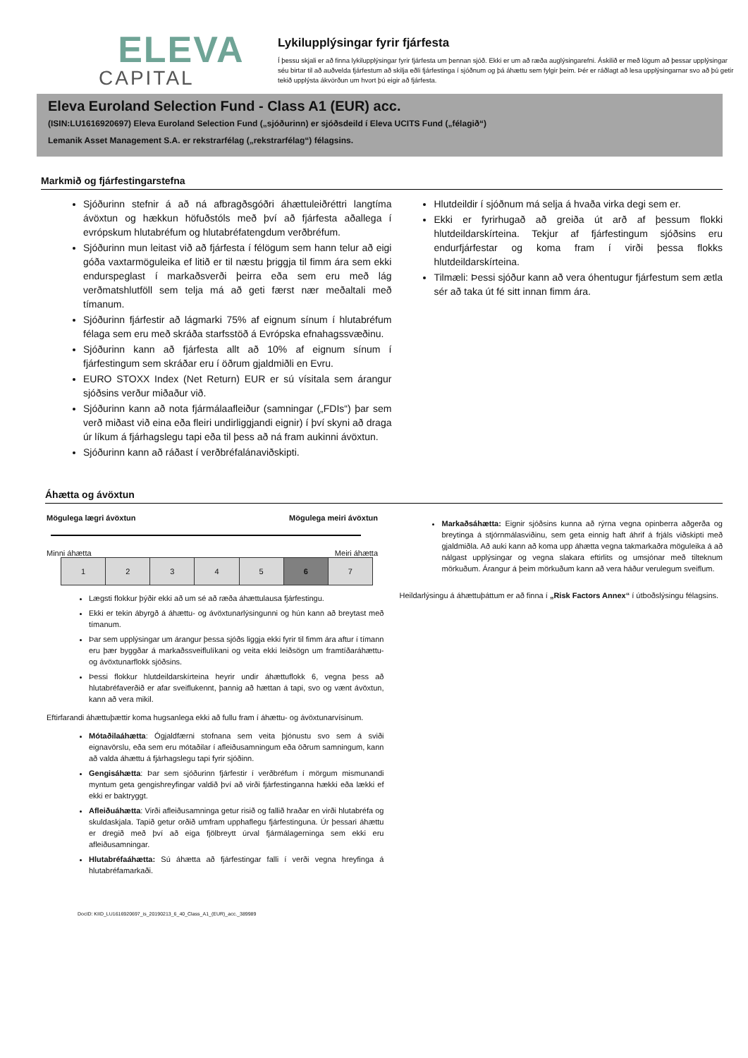ELEVA
CAPITAL
Lykilupplýsingar fyrir fjárfesta
Í þessu skjali er að finna lykilupplýsingar fyrir fjárfesta um þennan sjóð. Ekki er um að ræða auglýsingarefni. Áskilið er með lögum að þessar upplýsingar séu birtar til að auðvelda fjárfestum að skilja eðli fjárfestinga í sjóðnum og þá áhættu sem fylgir þeim. Þér er ráðlagt að lesa upplýsingarnar svo að þú getir tekið upplýsta ákvörðun um hvort þú eigir að fjárfesta.
Eleva Euroland Selection Fund - Class A1 (EUR) acc.
(ISIN:LU1616920697) Eleva Euroland Selection Fund („sjóðurinn) er sjóðsdeild í Eleva UCITS Fund („félagið“)
Lemanik Asset Management S.A. er rekstrarfélag („rekstrarfélag“) félagsins.
Markmið og fjárfestingarstefna
Sjóðurinn stefnir á að ná afbragðsgóðri áhættuleiðréttri langtíma ávöxtun og hækkun höfuðstóls með því að fjárfesta aðallega í evrópskum hlutabréfum og hlutabréfatengdum verðbréfum.
Sjóðurinn mun leitast við að fjárfesta í félögum sem hann telur að eigi góða vaxtarmöguleika ef litið er til næstu þriggja til fimm ára sem ekki endurspeglast í markaðsverði þeirra eða sem eru með lág verðmatshlutföll sem telja má að geti færst nær meðaltali með tímanum.
Sjóðurinn fjárfestir að lágmarki 75% af eignum sínum í hlutabréfum félaga sem eru með skráða starfsstöð á Evrópska efnahagssvæðinu.
Sjóðurinn kann að fjárfesta allt að 10% af eignum sínum í fjárfestingum sem skráðar eru í öðrum gjaldmiðli en Evru.
EURO STOXX Index (Net Return) EUR er sú vísitala sem árangur sjóðsins verður miðaður við.
Sjóðurinn kann að nota fjármálaafleiður (samningar („FDIs“) þar sem verð miðast við eina eða fleiri undirliggjandi eignir) í því skyni að draga úr líkum á fjárhagslegu tapi eða til þess að ná fram aukinni ávöxtun.
Sjóðurinn kann að ráðast í verðbréfalánaviðskipti.
Hlutdeildir í sjóðnum má selja á hvaða virka degi sem er.
Ekki er fyrirhugað að greiða út arð af þessum flokki hlutdeildarskírteina. Tekjur af fjárfestingum sjóðsins eru endurfjárfestar og koma fram í virði þessa flokks hlutdeildarskírteina.
Tilmæli: Þessi sjóður kann að vera óhentugur fjárfestum sem ætla sér að taka út fé sitt innan fimm ára.
Áhætta og ávöxtun
Mögulega lægri ávöxtun Mögulega meiri ávöxtun
Minni áhætta Meiri áhætta
| 1 | 2 | 3 | 4 | 5 | 6 | 7 |
Lægsti flokkur þýðir ekki að um sé að ræða áhættulausa fjárfestingu.
Ekki er tekin ábyrgð á áhættu- og ávöxtunarlýsingunni og hún kann að breytast með tímanum.
Þar sem upplýsingar um árangur þessa sjóðs liggja ekki fyrir til fimm ára aftur í tímann eru þær byggðar á markaðssveiflulíkani og veita ekki leiðsögn um framtíðaráhættu- og ávöxtunarflokk sjóðsins.
Þessi flokkur hlutdeildarskírteina heyrir undir áhættuflokk 6, vegna þess að hlutabréfaverðið er afar sveiflukennt, þannig að hættan á tapi, svo og vænt ávöxtun, kann að vera mikil.
Eftirfarandi áhættuþættir koma hugsanlega ekki að fullu fram í áhættu- og ávöxtunarvísinum.
Mótaðilaáhætta: Ógjaldfærni stofnana sem veita þjónustu svo sem á sviði eignavörslu, eða sem eru mótaðilar í afleiðusamningum eða öðrum samningum, kann að valda áhættu á fjárhagslegu tapi fyrir sjóðinn.
Gengisáhætta: Þar sem sjóðurinn fjárfestir í verðbréfum í mörgum mismunandi myntum geta gengishreyfingar valdið því að virði fjárfestinganna hækki eða lækki ef ekki er baktryggt.
Afleiðuáhætta: Virði afleiðusamninga getur risið og fallið hraðar en virði hlutabréfa og skuldaskjala. Tapið getur orðið umfram upphaflegu fjárfestinguna. Úr þessari áhættu er dregið með því að eiga fjölbreytt úrval fjármálagerninga sem ekki eru afleiðusamningar.
Hlutabréfaáhætta: Sú áhætta að fjárfestingar falli í verði vegna hreyfinga á hlutabréfamarkaði.
Markaðsáhætta: Eignir sjóðsins kunna að rýrna vegna opinberra aðgerða og breytinga á stjórnmálasviðinu, sem geta einnig haft áhrif á frjáls viðskipti með gjaldmiðla. Að auki kann að koma upp áhætta vegna takmarkaðra möguleika á að nálgast upplýsingar og vegna slakara eftirlits og umsjónar með tilteknum mörkuðum. Árangur á þeim mörkuðum kann að vera háður verulegum sveiflum.
Heildarlýsingu á áhættuþáttum er að finna í „Risk Factors Annex“ í útboðslýsingu félagsins.
DocID: KIID_LU1616920697_is_20190213_6_40_Class_A1_(EUR)_acc._389989